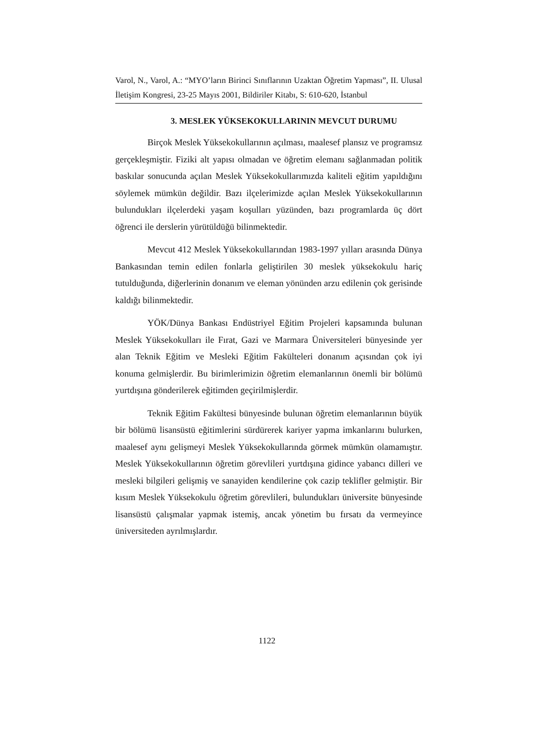Varol, N., Varol, A.: “MYO’ların Birinci Sınıflarının Uzaktan Öğretim Yapması”, II. Ulusal İletişim Kongresi, 23-25 Mayıs 2001, Bildiriler Kitabı, S: 610-620, İstanbul
3. MESLEK YÜKSEKOKULLARININ MEVCUT DURUMU
Birçok Meslek Yüksekokullarının açılması, maalesef plansız ve programsız gerçekleşmiştir. Fiziki alt yapısı olmadan ve öğretim elemanı sağlanmadan politik baskılar sonucunda açılan Meslek Yüksekokullarımızda kaliteli eğitim yapıldığını söylemek mümkün değildir. Bazı ilçelerimizde açılan Meslek Yüksekokullarının bulundukları ilçelerdeki yaşam koşulları yüzünden, bazı programlarda üç dört öğrenci ile derslerin yürütüldüğü bilinmektedir.
Mevcut 412 Meslek Yüksekokullarından 1983-1997 yılları arasında Dünya Bankasından temin edilen fonlarla geliştirilen 30 meslek yüksekokulu hariç tutulduğunda, diğerlerinin donanım ve eleman yönünden arzu edilenin çok gerisinde kaldığı bilinmektedir.
YÖK/Dünya Bankası Endüstriyel Eğitim Projeleri kapsamında bulunan Meslek Yüksekokulları ile Fırat, Gazi ve Marmara Üniversiteleri bünyesinde yer alan Teknik Eğitim ve Mesleki Eğitim Fakülteleri donanım açısından çok iyi konuma gelmişlerdir. Bu birimlerimizin öğretim elemanlarının önemli bir bölümü yurtdışına gönderilerek eğitimden geçirilmişlerdir.
Teknik Eğitim Fakültesi bünyesinde bulunan öğretim elemanlarının büyük bir bölümü lisansüstü eğitimlerini sürdürerek kariyer yapma imkanlarını bulurken, maalesef aynı gelişmeyi Meslek Yüksekokullarında görmek mümkün olamamıştır. Meslek Yüksekokullarının öğretim görevlileri yurtdışına gidince yabancı dilleri ve mesleki bilgileri gelişmiş ve sanayiden kendilerine çok cazip teklifler gelmiştir. Bir kısım Meslek Yüksekokulu öğretim görevlileri, bulundukları üniversite bünyesinde lisansüstü çalışmalar yapmak istemiş, ancak yönetim bu fırsatı da vermeyince üniversiteden ayrılmışlardır.
1122